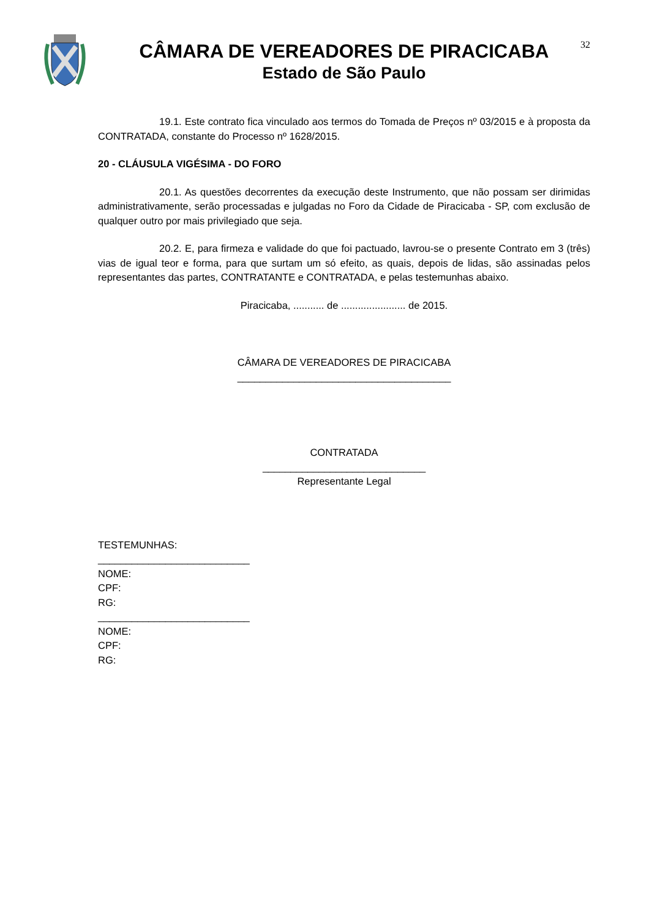CÂMARA DE VEREADORES DE PIRACICABA
Estado de São Paulo
32
19.1. Este contrato fica vinculado aos termos do Tomada de Preços nº 03/2015 e à proposta da CONTRATADA, constante do Processo nº 1628/2015.
20 - CLÁUSULA VIGÉSIMA - DO FORO
20.1. As questões decorrentes da execução deste Instrumento, que não possam ser dirimidas administrativamente, serão processadas e julgadas no Foro da Cidade de Piracicaba - SP, com exclusão de qualquer outro por mais privilegiado que seja.
20.2. E, para firmeza e validade do que foi pactuado, lavrou-se o presente Contrato em 3 (três) vias de igual teor e forma, para que surtam um só efeito, as quais, depois de lidas, são assinadas pelos representantes das partes, CONTRATANTE e CONTRATADA, e pelas testemunhas abaixo.
Piracicaba, ........... de ....................... de 2015.
CÂMARA DE VEREADORES DE PIRACICABA
______________________________________
CONTRATADA
_____________________________
Representante Legal
TESTEMUNHAS:
___________________________
NOME:
CPF:
RG:
___________________________
NOME:
CPF:
RG: